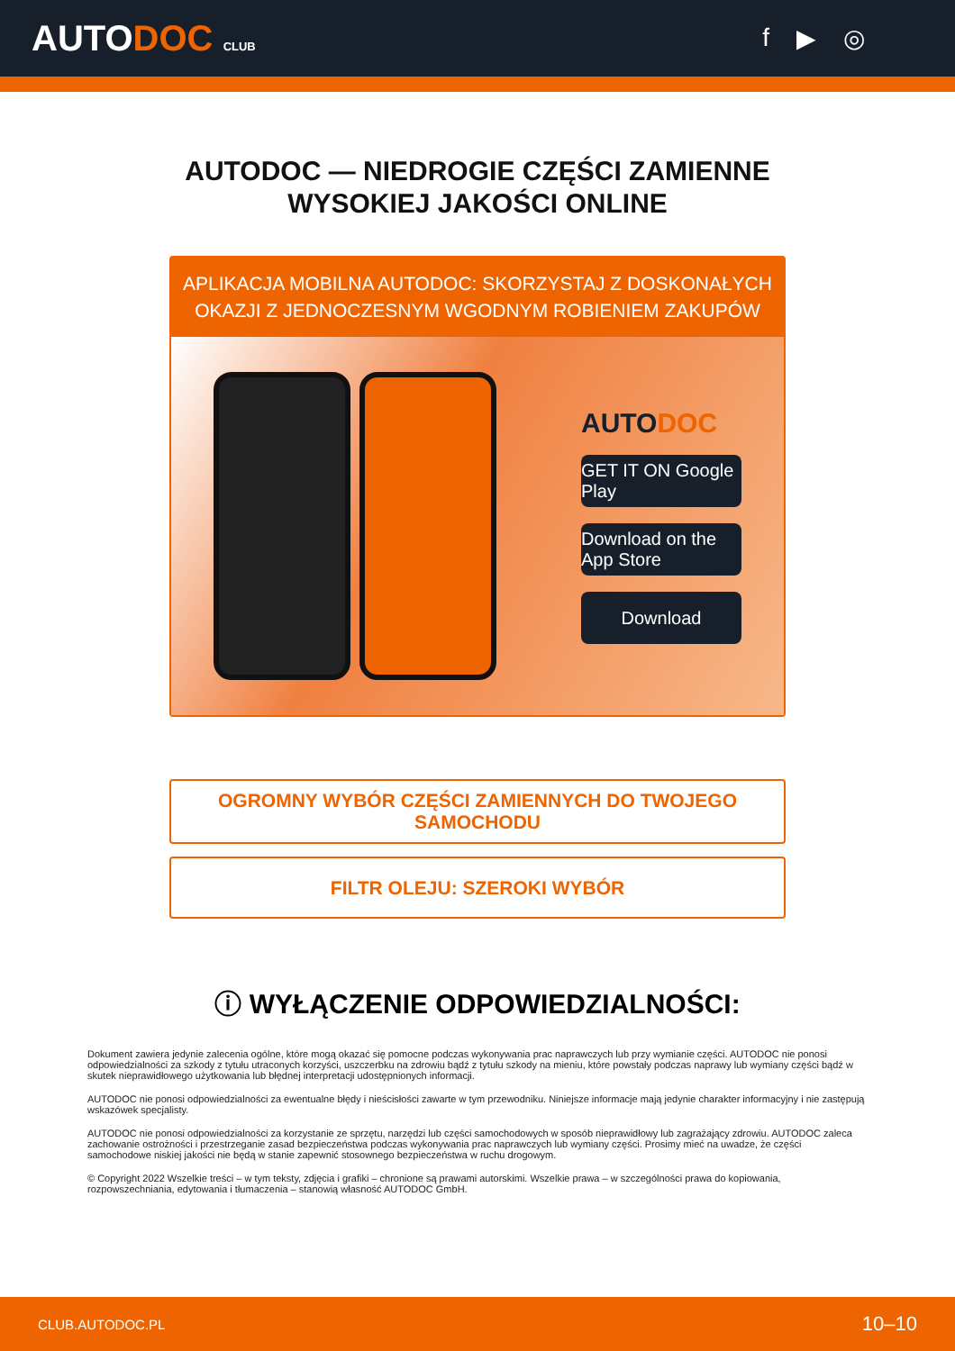AUTODOC CLUB
f ▶ ◎
AUTODOC — NIEDROGIE CZĘŚCI ZAMIENNE
WYSOKIEJ JAKOŚCI ONLINE
APLIKACJA MOBILNA AUTODOC: SKORZYSTAJ Z DOSKONAŁYCH OKAZJI Z JEDNOCZESNYM WGODNYM ROBIENIEM ZAKUPÓW
AUTODOC
GET IT ON Google Play
Download on the App Store
Download
OGROMNY WYBÓR CZĘŚCI ZAMIENNYCH DO TWOJEGO SAMOCHODU
FILTR OLEJU: SZEROKI WYBÓR
ⓘ WYŁĄCZENIE ODPOWIEDZIALNOŚCI:
Dokument zawiera jedynie zalecenia ogólne, które mogą okazać się pomocne podczas wykonywania prac naprawczych lub przy wymianie części. AUTODOC nie ponosi odpowiedzialności za szkody z tytułu utraconych korzyści, uszczerbku na zdrowiu bądź z tytułu szkody na mieniu, które powstały podczas naprawy lub wymiany części bądź w skutek nieprawidłowego użytkowania lub błędnej interpretacji udostępnionych informacji.
AUTODOC nie ponosi odpowiedzialności za ewentualne błędy i nieścisłości zawarte w tym przewodniku. Niniejsze informacje mają jedynie charakter informacyjny i nie zastępują wskazówek specjalisty.
AUTODOC nie ponosi odpowiedzialności za korzystanie ze sprzętu, narzędzi lub części samochodowych w sposób nieprawidłowy lub zagrażający zdrowiu. AUTODOC zaleca zachowanie ostrożności i przestrzeganie zasad bezpieczeństwa podczas wykonywania prac naprawczych lub wymiany części. Prosimy mieć na uwadze, że części samochodowe niskiej jakości nie będą w stanie zapewnić stosownego bezpieczeństwa w ruchu drogowym.
© Copyright 2022 Wszelkie treści – w tym teksty, zdjęcia i grafiki – chronione są prawami autorskimi. Wszelkie prawa – w szczególności prawa do kopiowania, rozpowszechniania, edytowania i tłumaczenia – stanowią własność AUTODOC GmbH.
CLUB.AUTODOC.PL 10–10